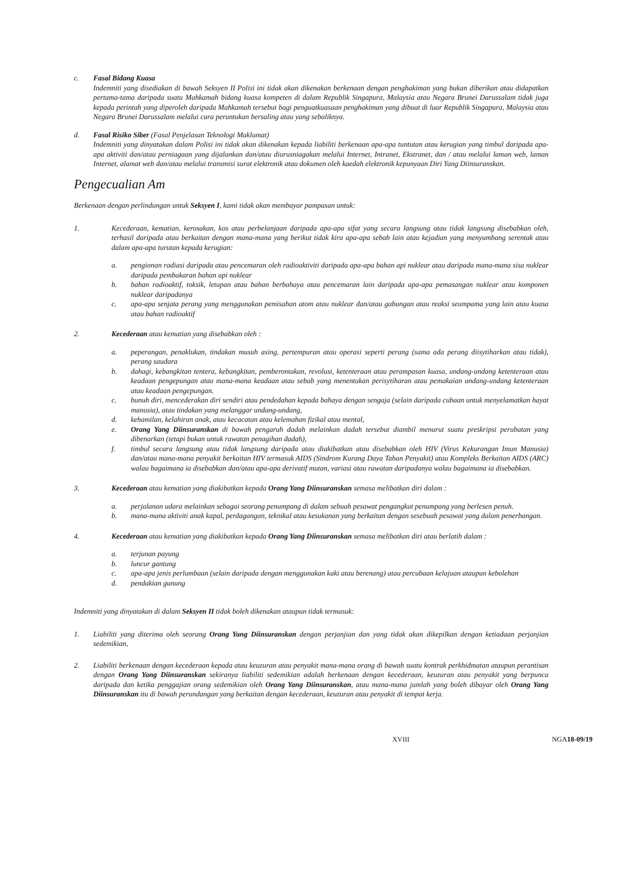c. Fasal Bidang Kuasa
Indemniti yang disediakan di bawah Seksyen II Polisi ini tidak akan dikenakan berkenaan dengan penghakiman yang bukan diberikan atau didapatkan pertama-tama daripada suatu Mahkamah bidang kuasa kompeten di dalam Republik Singapura, Malaysia atau Negara Brunei Darussalam tidak juga kepada perintah yang diperoleh daripada Mahkamah tersebut bagi penguatkuasaan penghakiman yang dibuat di luar Republik Singapura, Malaysia atau Negara Brunei Darussalam melalui cara peruntukan bersaling atau yang sebaliknya.
d. Fasal Risiko Siber (Fasal Penjelasan Teknologi Maklumat)
Indemniti yang dinyatakan dalam Polisi ini tidak akan dikenakan kepada liabiliti berkenaan apa-apa tuntutan atau kerugian yang timbul daripada apa-apa aktiviti dan/atau perniagaan yang dijalankan dan/atau diurusniagakan melalui Internet, Intranet, Ekstranet, dan / atau melalui laman web, laman Internet, alamat web dan/atau melalui transmisi surat elektronik atau dokumen oleh kaedah elektronik kepunyaan Diri Yang Diinsuranskan.
Pengecualian Am
Berkenaan dengan perlindungan untuk Seksyen I, kami tidak akan membayar pampasan untuk:
1. Kecederaan, kematian, kerosakan, kos atau perbelanjaan daripada apa-apa sifat yang secara langsung atau tidak langsung disebabkan oleh, terhasil daripada atau berkaitan dengan mana-mana yang berikut tidak kira apa-apa sebab lain atau kejadian yang menyumbang serentak atau dalam apa-apa turutan kepada kerugian:
a. pengionan radiasi daripada atau pencemaran oleh radioaktiviti daripada apa-apa bahan api nuklear atau daripada mana-mana sisa nuklear daripada pembakaran bahan api nuklear
b. bahan radioaktif, toksik, letupan atau bahan berbahaya atau pencemaran lain daripada apa-apa pemasangan nuklear atau komponen nuklear daripadanya
c. apa-apa senjata perang yang menggunakan pemisahan atom atau nuklear dan/atau gabungan atau reaksi seumpama yang lain atau kuasa atau bahan radioaktif
2. Kecederaan atau kematian yang disebabkan oleh :
a. peperangan, penaklukan, tindakan musuh asing, pertempuran atau operasi seperti perang (sama ada perang diisytiharkan atau tidak), perang saudara
b. dahagi, kebangkitan tentera, kebangkitan, pemberontakan, revolusi, ketenteraan atau perampasan kuasa, undang-undang ketenteraan atau keadaan pengepungan atau mana-mana keadaan atau sebab yang menentukan perisytiharan atau pemakaian undang-undang ketenteraan atau keadaan pengepungan.
c. bunuh diri, mencederakan diri sendiri atau pendedahan kepada bahaya dengan sengaja (selain daripada cubaan untuk menyelamatkan hayat manusia), atau tindakan yang melanggar undang-undang,
d. kehamilan, kelahiran anak, atau kecacatan atau kelemahan fizikal atau mental,
e. Orang Yang Diinsuranskan di bawah pengaruh dadah melainkan dadah tersebut diambil menurut suatu preskripsi perubatan yang dibenarkan (tetapi bukan untuk rawatan penagihan dadah),
f. timbul secara langsung atau tidak langsung daripada atau diakibatkan atau disebabkan oleh HIV (Virus Kekurangan Imun Manusia) dan/atau mana-mana penyakit berkaitan HIV termasuk AIDS (Sindrom Kurang Daya Tahan Penyakit) atau Kompleks Berkaitan AIDS (ARC) walau bagaimana ia disebabkan dan/atau apa-apa derivatif mutan, variasi atau rawatan daripadanya walau bagaimana ia disebabkan.
3. Kecederaan atau kematian yang diakibatkan kepada Orang Yang Diinsuranskan semasa melibatkan diri dalam :
a. perjalanan udara melainkan sebagai seorang penumpang di dalam sebuah pesawat pengangkut penumpang yang berlesen penuh.
b. mana-mana aktiviti anak kapal, perdagangan, teknikal atau kesukanan yang berkaitan dengan sesebuah pesawat yang dalam penerbangan.
4. Kecederaan atau kematian yang diakibatkan kepada Orang Yang Diinsuranskan semasa melibatkan diri atau berlatih dalam :
a. terjunan payung
b. luncur gantung
c. apa-apa jenis perlumbaan (selain daripada dengan menggunakan kaki atau berenang) atau percubaan kelajuan ataupun kebolehan
d. pendakian gunung
Indemniti yang dinyatakan di dalam Seksyen II tidak boleh dikenakan ataupun tidak termasuk:
1. Liabiliti yang diterima oleh seorang Orang Yang Diinsuranskan dengan perjanjian dan yang tidak akan dikepilkan dengan ketiadaan perjanjian sedemikian,
2. Liabiliti berkenaan dengan kecederaan kepada atau keuzuran atau penyakit mana-mana orang di bawah suatu kontrak perkhidmatan ataupun perantisan dengan Orang Yang Diinsuranskan sekiranya liabiliti sedemikian adalah berkenaan dengan kecederaan, keuzuran atau penyakit yang berpunca daripada dan ketika penggajian orang sedemikian oleh Orang Yang Diinsuranskan, atau mana-mana jumlah yang boleh dibayar oleh Orang Yang Diinsuranskan itu di bawah perundangan yang berkaitan dengan kecederaan, keuzuran atau penyakit di tempat kerja.
XVIII NGA18-09/19